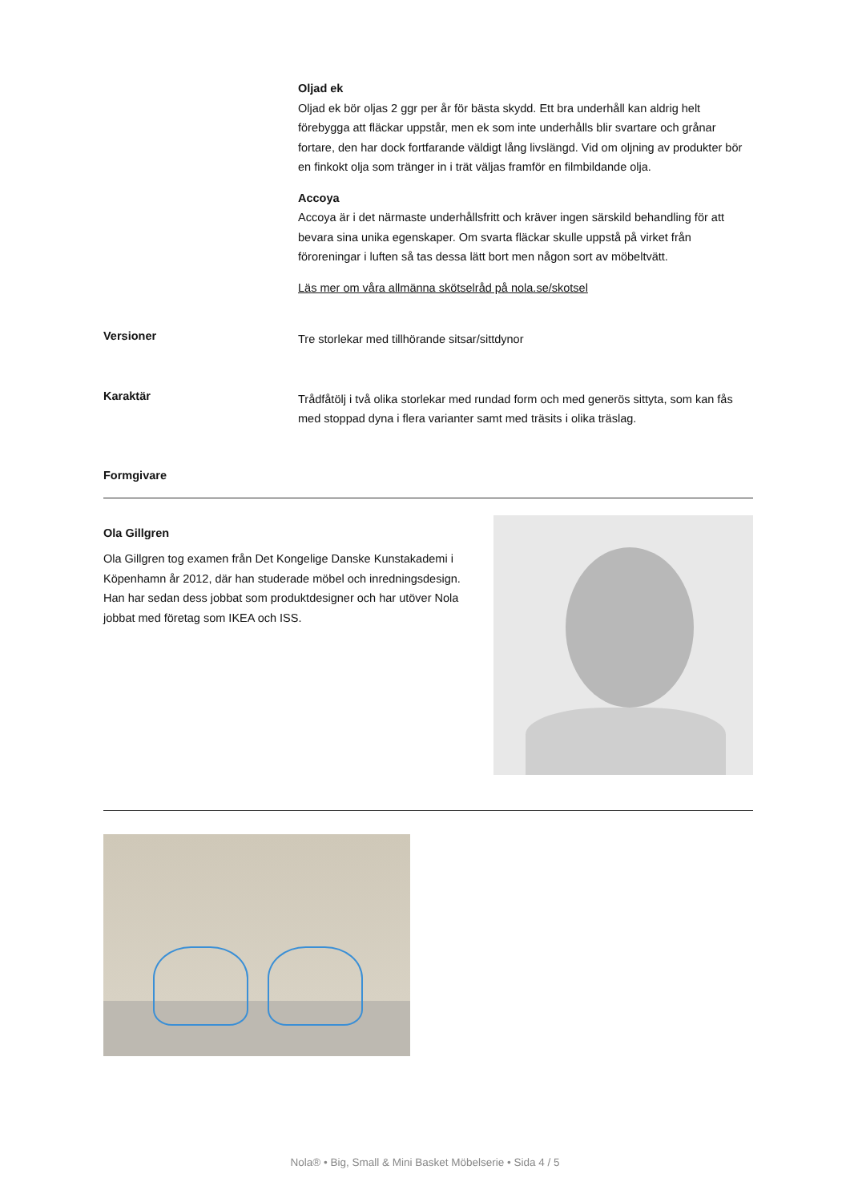Oljad ek
Oljad ek bör oljas 2 ggr per år för bästa skydd. Ett bra underhåll kan aldrig helt förebygga att fläckar uppstår, men ek som inte underhålls blir svartare och grånar fortare, den har dock fortfarande väldigt lång livslängd. Vid om oljning av produkter bör en finkokt olja som tränger in i trät väljas framför en filmbildande olja.
Accoya
Accoya är i det närmaste underhållsfritt och kräver ingen särskild behandling för att bevara sina unika egenskaper. Om svarta fläckar skulle uppstå på virket från föroreningar i luften så tas dessa lätt bort men någon sort av möbeltvätt.
Läs mer om våra allmänna skötselråd på nola.se/skotsel
Versioner
Tre storlekar med tillhörande sitsar/sittdynor
Karaktär
Trådfåtölj i två olika storlekar med rundad form och med generös sittyta, som kan fås med stoppad dyna i flera varianter samt med träsits i olika träslag.
Formgivare
Ola Gillgren
Ola Gillgren tog examen från Det Kongelige Danske Kunstakademi i Köpenhamn år 2012, där han studerade möbel och inredningsdesign. Han har sedan dess jobbat som produktdesigner och har utöver Nola jobbat med företag som IKEA och ISS.
Nola® • Big, Small & Mini Basket Möbelserie • Sida 4 / 5